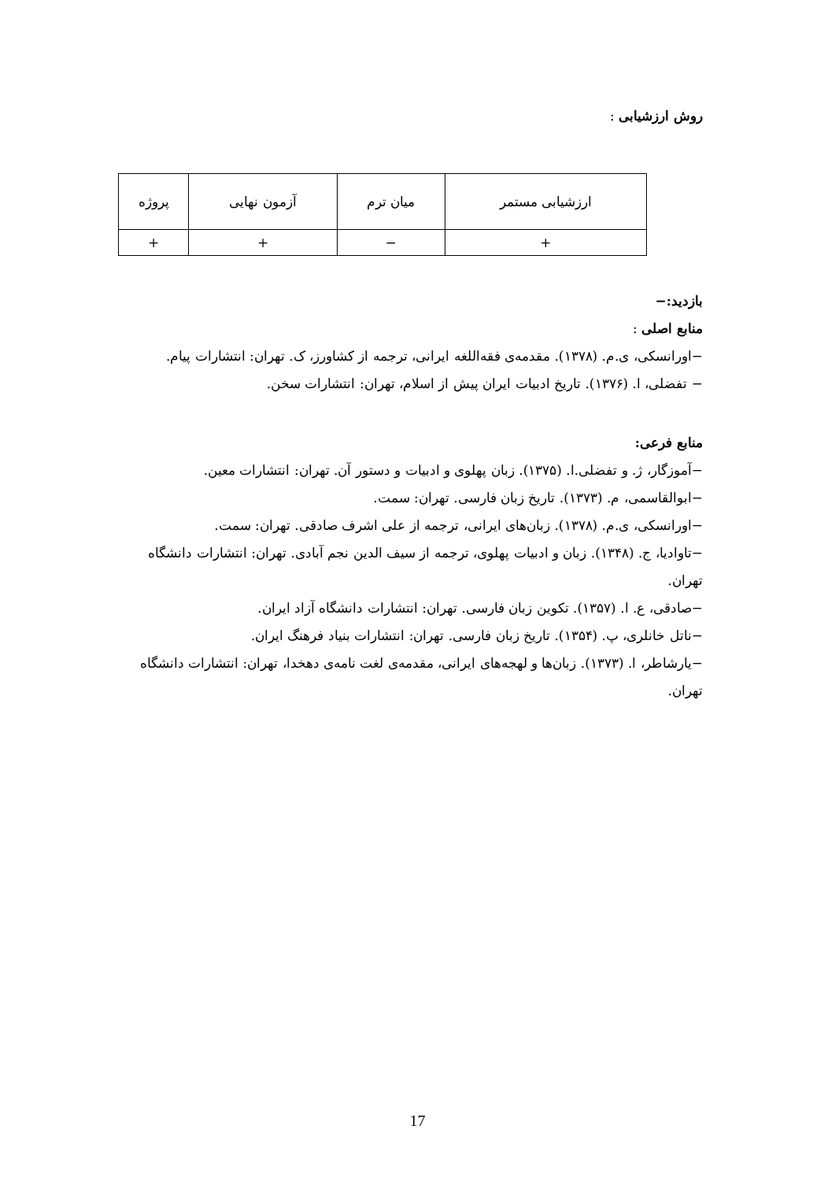روش ارزشیابی :
| ارزشیابی مستمر | میان ترم | آزمون نهایی | پروژه |
| + | − | + | + |
بازدید:−
منابع اصلی :
−اورانسکی، ی.م. (۱۳۷۸). مقدمه‌ی فقه‌اللغه ایرانی، ترجمه از کشاورز، ک. تهران: انتشارات پیام.
− تفضلی، ا. (۱۳۷۶). تاریخ ادبیات ایران پیش از اسلام، تهران: انتشارات سخن.
منابع فرعی:
−آموزگار، ژ. و تفضلی.ا. (۱۳۷۵). زبان پهلوی و ادبیات و دستور آن. تهران: انتشارات معین.
−ابوالقاسمی، م. (۱۳۷۳). تاریخ زبان فارسی. تهران: سمت.
−اورانسکی، ی.م. (۱۳۷۸). زبان‌های ایرانی، ترجمه از علی اشرف صادقی. تهران: سمت.
−تاوادیا، ج. (۱۳۴۸). زبان و ادبیات پهلوی، ترجمه از سیف الدین نجم آبادی. تهران: انتشارات دانشگاه تهران.
−صادقی، ع. ا. (۱۳۵۷). تکوین زبان فارسی. تهران: انتشارات دانشگاه آزاد ایران.
−ناتل خانلری، پ. (۱۳۵۴). تاریخ زبان فارسی. تهران: انتشارات بنیاد فرهنگ ایران.
−یارشاطر، ا. (۱۳۷۳). زبان‌ها و لهجه‌های ایرانی، مقدمه‌ی لغت نامه‌ی دهخدا، تهران: انتشارات دانشگاه تهران.
17